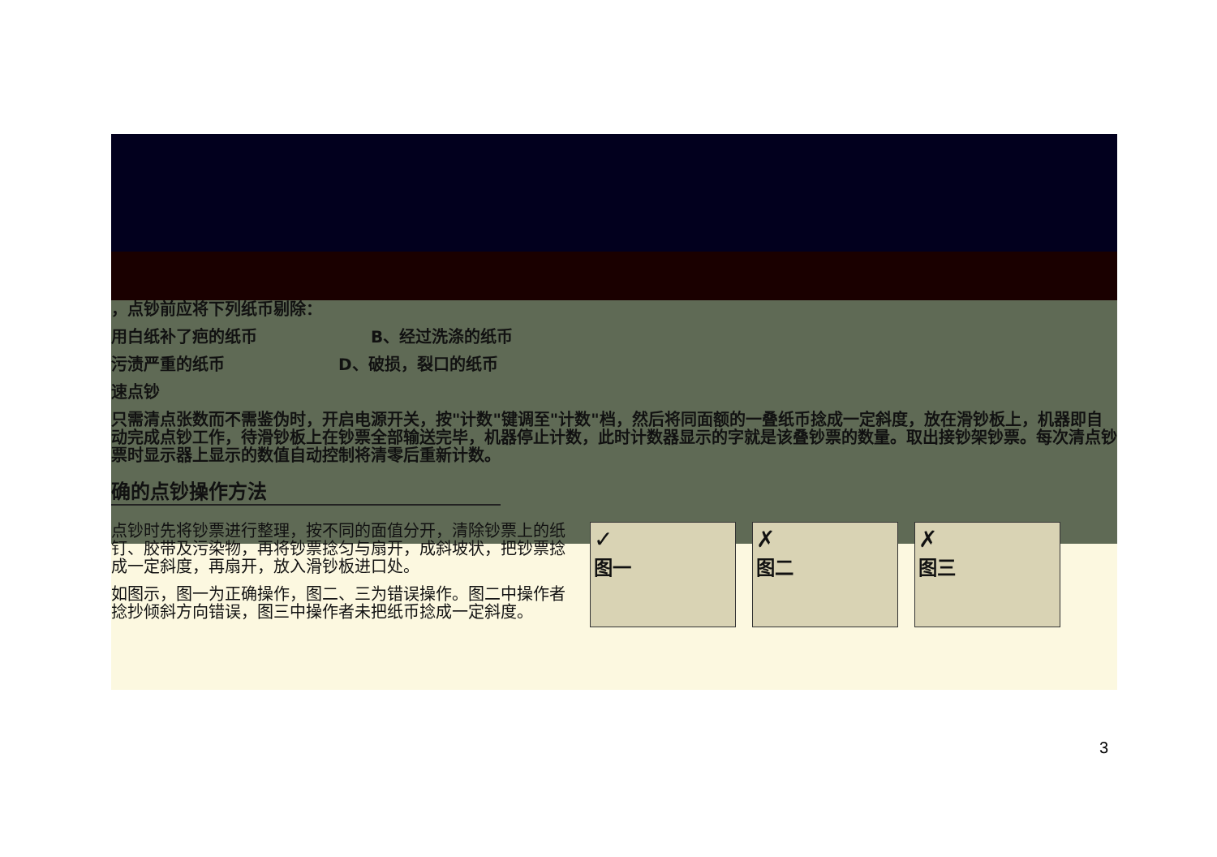，点钞前应将下列纸币剔除：
用白纸补了疤的纸币 B、经过洗涤的纸币
污渍严重的纸币 D、破损，裂口的纸币
速点钞
只需清点张数而不需鉴伪时，开启电源开关，按"计数"键调至"计数"档，然后将同面额的一叠纸币捻成一定斜度，放在滑钞板上，机器即自动完成点钞工作，待滑钞板上在钞票全部输送完毕，机器停止计数，此时计数器显示的字就是该叠钞票的数量。取出接钞架钞票。每次清点钞票时显示器上显示的数值自动控制将清零后重新计数。
确的点钞操作方法
点钞时先将钞票进行整理，按不同的面值分开，清除钞票上的纸钉、胶带及污染物，再将钞票捻匀与扇开，成斜坡状，把钞票捻成一定斜度，再扇开，放入滑钞板进口处。
如图示，图一为正确操作，图二、三为错误操作。图二中操作者捻抄倾斜方向错误，图三中操作者未把纸币捻成一定斜度。
✓
图一
✗
图二
✗
图三
3